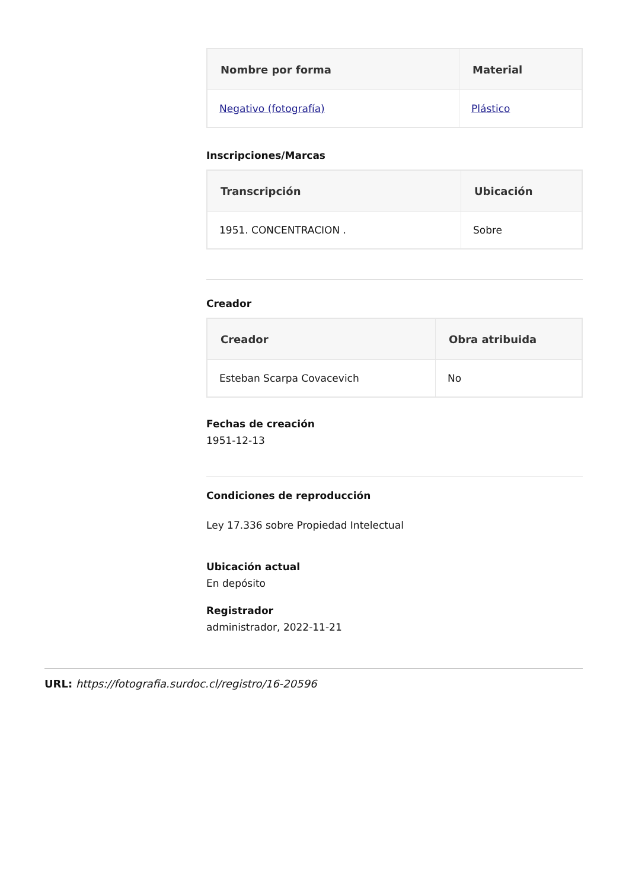| Nombre por forma | Material |
| --- | --- |
| Negativo (fotografía) | Plástico |
Inscripciones/Marcas
| Transcripción | Ubicación |
| --- | --- |
| 1951. CONCENTRACION . | Sobre |
Creador
| Creador | Obra atribuida |
| --- | --- |
| Esteban Scarpa Covacevich | No |
Fechas de creación
1951-12-13
Condiciones de reproducción
Ley 17.336 sobre Propiedad Intelectual
Ubicación actual
En depósito
Registrador
administrador, 2022-11-21
URL: https://fotografia.surdoc.cl/registro/16-20596